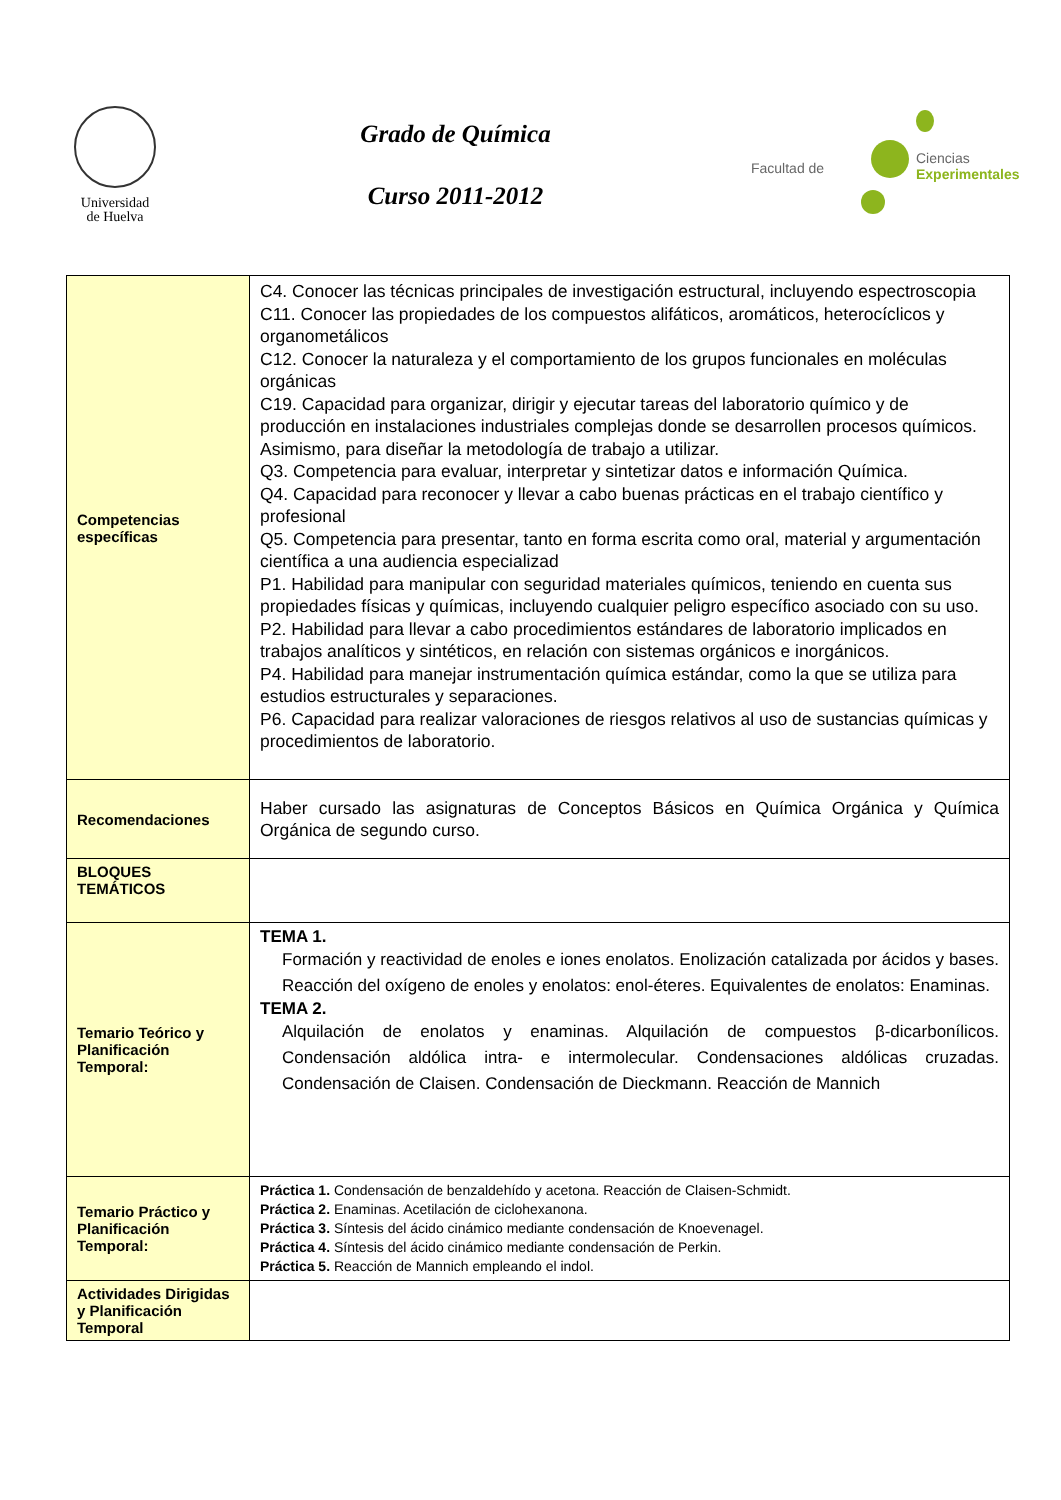Universidad
de Huelva
Grado de Química
Curso 2011-2012
Facultad de
Ciencias
Experimentales
| Competencias específicas | C4. Conocer las técnicas principales de investigación estructural, incluyendo espectroscopia C11. Conocer las propiedades de los compuestos alifáticos, aromáticos, heterocíclicos y organometálicos C12. Conocer la naturaleza y el comportamiento de los grupos funcionales en moléculas orgánicas C19. Capacidad para organizar, dirigir y ejecutar tareas del laboratorio químico y de producción en instalaciones industriales complejas donde se desarrollen procesos químicos. Asimismo, para diseñar la metodología de trabajo a utilizar. Q3. Competencia para evaluar, interpretar y sintetizar datos e información Química. Q4. Capacidad para reconocer y llevar a cabo buenas prácticas en el trabajo científico y profesional Q5. Competencia para presentar, tanto en forma escrita como oral, material y argumentación científica a una audiencia especializad P1. Habilidad para manipular con seguridad materiales químicos, teniendo en cuenta sus propiedades físicas y químicas, incluyendo cualquier peligro específico asociado con su uso. P2. Habilidad para llevar a cabo procedimientos estándares de laboratorio implicados en trabajos analíticos y sintéticos, en relación con sistemas orgánicos e inorgánicos. P4. Habilidad para manejar instrumentación química estándar, como la que se utiliza para estudios estructurales y separaciones. P6. Capacidad para realizar valoraciones de riesgos relativos al uso de sustancias químicas y procedimientos de laboratorio. |
| Recomendaciones | Haber cursado las asignaturas de Conceptos Básicos en Química Orgánica y Química Orgánica de segundo curso. |
| BLOQUES TEMÁTICOS | |
| Temario Teórico y Planificación Temporal: | TEMA 1. Formación y reactividad de enoles e iones enolatos. Enolización catalizada por ácidos y bases. Reacción del oxígeno de enoles y enolatos: enol-éteres. Equivalentes de enolatos: Enaminas. TEMA 2. Alquilación de enolatos y enaminas. Alquilación de compuestos β-dicarbonílicos. Condensación aldólica intra- e intermolecular. Condensaciones aldólicas cruzadas. Condensación de Claisen. Condensación de Dieckmann. Reacción de Mannich |
| Temario Práctico y Planificación Temporal: | Práctica 1. Condensación de benzaldehído y acetona. Reacción de Claisen-Schmidt. Práctica 2. Enaminas. Acetilación de ciclohexanona. Práctica 3. Síntesis del ácido cinámico mediante condensación de Knoevenagel. Práctica 4. Síntesis del ácido cinámico mediante condensación de Perkin. Práctica 5. Reacción de Mannich empleando el indol. |
| Actividades Dirigidas y Planificación Temporal | |